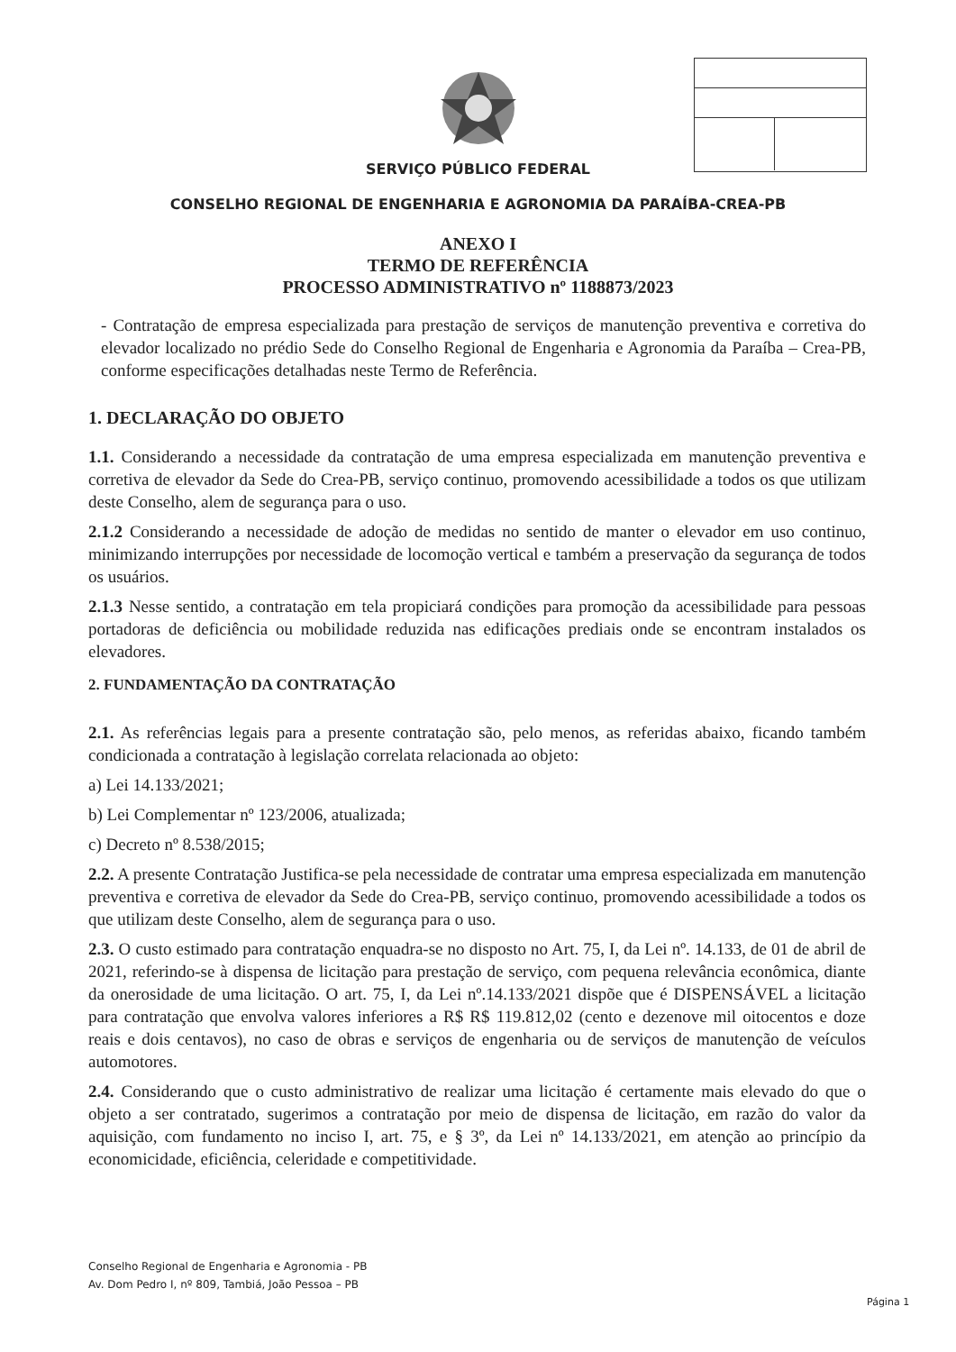SERVIÇO PÚBLICO FEDERAL
CONSELHO REGIONAL DE ENGENHARIA E AGRONOMIA DA PARAÍBA-CREA-PB
ANEXO I
TERMO DE REFERÊNCIA
PROCESSO ADMINISTRATIVO nº 1188873/2023
- Contratação de empresa especializada para prestação de serviços de manutenção preventiva e corretiva do elevador localizado no prédio Sede do Conselho Regional de Engenharia e Agronomia da Paraíba – Crea-PB, conforme especificações detalhadas neste Termo de Referência.
1. DECLARAÇÃO DO OBJETO
1.1. Considerando a necessidade da contratação de uma empresa especializada em manutenção preventiva e corretiva de elevador da Sede do Crea-PB, serviço continuo, promovendo acessibilidade a todos os que utilizam deste Conselho, alem de segurança para o uso.
2.1.2 Considerando a necessidade de adoção de medidas no sentido de manter o elevador em uso continuo, minimizando interrupções por necessidade de locomoção vertical e também a preservação da segurança de todos os usuários.
2.1.3 Nesse sentido, a contratação em tela propiciará condições para promoção da acessibilidade para pessoas portadoras de deficiência ou mobilidade reduzida nas edificações prediais onde se encontram instalados os elevadores.
2. FUNDAMENTAÇÃO DA CONTRATAÇÃO
2.1. As referências legais para a presente contratação são, pelo menos, as referidas abaixo, ficando também condicionada a contratação à legislação correlata relacionada ao objeto:
a) Lei 14.133/2021;
b) Lei Complementar nº 123/2006, atualizada;
c) Decreto nº 8.538/2015;
2.2. A presente Contratação Justifica-se pela necessidade de contratar uma empresa especializada em manutenção preventiva e corretiva de elevador da Sede do Crea-PB, serviço continuo, promovendo acessibilidade a todos os que utilizam deste Conselho, alem de segurança para o uso.
2.3. O custo estimado para contratação enquadra-se no disposto no Art. 75, I, da Lei nº. 14.133, de 01 de abril de 2021, referindo-se à dispensa de licitação para prestação de serviço, com pequena relevância econômica, diante da onerosidade de uma licitação. O art. 75, I, da Lei nº.14.133/2021 dispõe que é DISPENSÁVEL a licitação para contratação que envolva valores inferiores a R$ R$ 119.812,02 (cento e dezenove mil oitocentos e doze reais e dois centavos), no caso de obras e serviços de engenharia ou de serviços de manutenção de veículos automotores.
2.4. Considerando que o custo administrativo de realizar uma licitação é certamente mais elevado do que o objeto a ser contratado, sugerimos a contratação por meio de dispensa de licitação, em razão do valor da aquisição, com fundamento no inciso I, art. 75, e § 3º, da Lei nº 14.133/2021, em atenção ao princípio da economicidade, eficiência, celeridade e competitividade.
Conselho Regional de Engenharia e Agronomia - PB
Av. Dom Pedro I, nº 809, Tambiá, João Pessoa – PB
Página 1